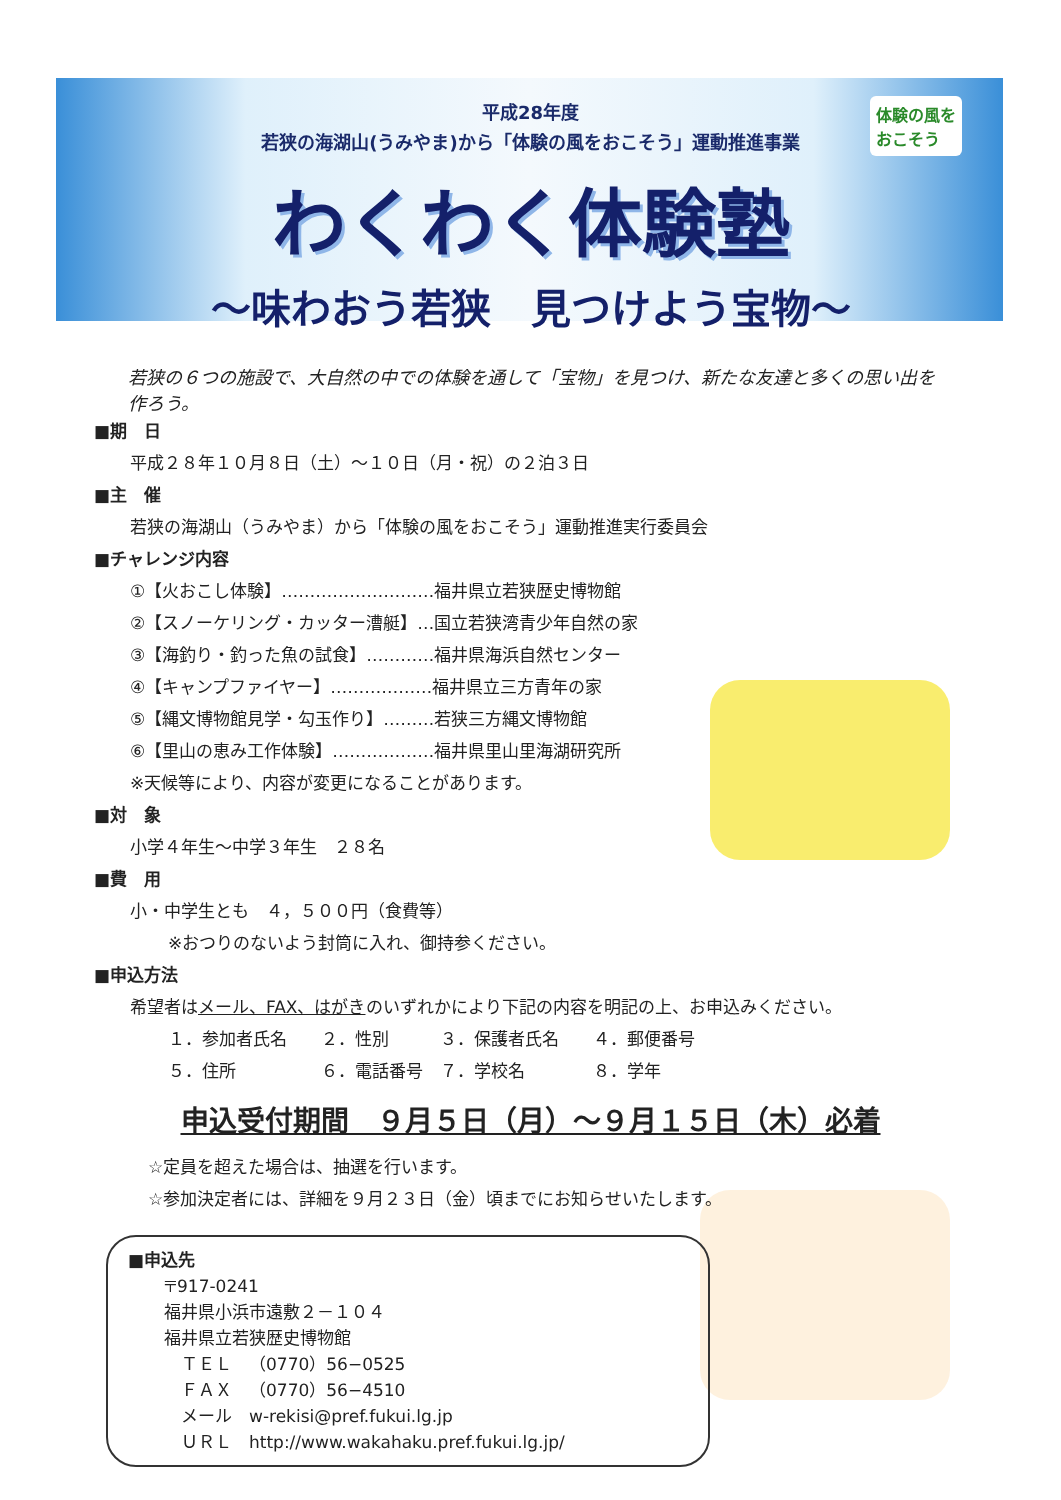体験の風を
おこそう
平成28年度
若狭の海湖山(うみやま)から「体験の風をおこそう」運動推進事業
わくわく体験塾
～味わおう若狭　見つけよう宝物～
若狭の６つの施設で、大自然の中での体験を通して「宝物」を見つけ、新たな友達と多くの思い出を作ろう。
■期　日
平成２８年１０月８日（土）～１０日（月・祝）の２泊３日
■主　催
若狭の海湖山（うみやま）から「体験の風をおこそう」運動推進実行委員会
■チャレンジ内容
①【火おこし体験】………………………福井県立若狭歴史博物館
②【スノーケリング・カッター漕艇】…国立若狭湾青少年自然の家
③【海釣り・釣った魚の試食】…………福井県海浜自然センター
④【キャンプファイヤー】………………福井県立三方青年の家
⑤【縄文博物館見学・勾玉作り】………若狭三方縄文博物館
⑥【里山の恵み工作体験】………………福井県里山里海湖研究所
※天候等により、内容が変更になることがあります。
■対　象
小学４年生～中学３年生　２８名
■費　用
小・中学生とも　４，５００円（食費等）
※おつりのないよう封筒に入れ、御持参ください。
■申込方法
希望者はメール、FAX、はがきのいずれかにより下記の内容を明記の上、お申込みください。
１．参加者氏名　　２．性別　　　３．保護者氏名　　４．郵便番号
５．住所　　　　　６．電話番号　７．学校名　　　　８．学年
申込受付期間　９月５日（月）～９月１５日（木）必着
☆定員を超えた場合は、抽選を行います。
☆参加決定者には、詳細を９月２３日（金）頃までにお知らせいたします。
■申込先
〒917-0241
福井県小浜市遠敷２－１０４
福井県立若狭歴史博物館
　ＴＥＬ　（0770）56−0525
　ＦＡＸ　（0770）56−4510
　メール　w-rekisi@pref.fukui.lg.jp
　ＵＲＬ　http://www.wakahaku.pref.fukui.lg.jp/